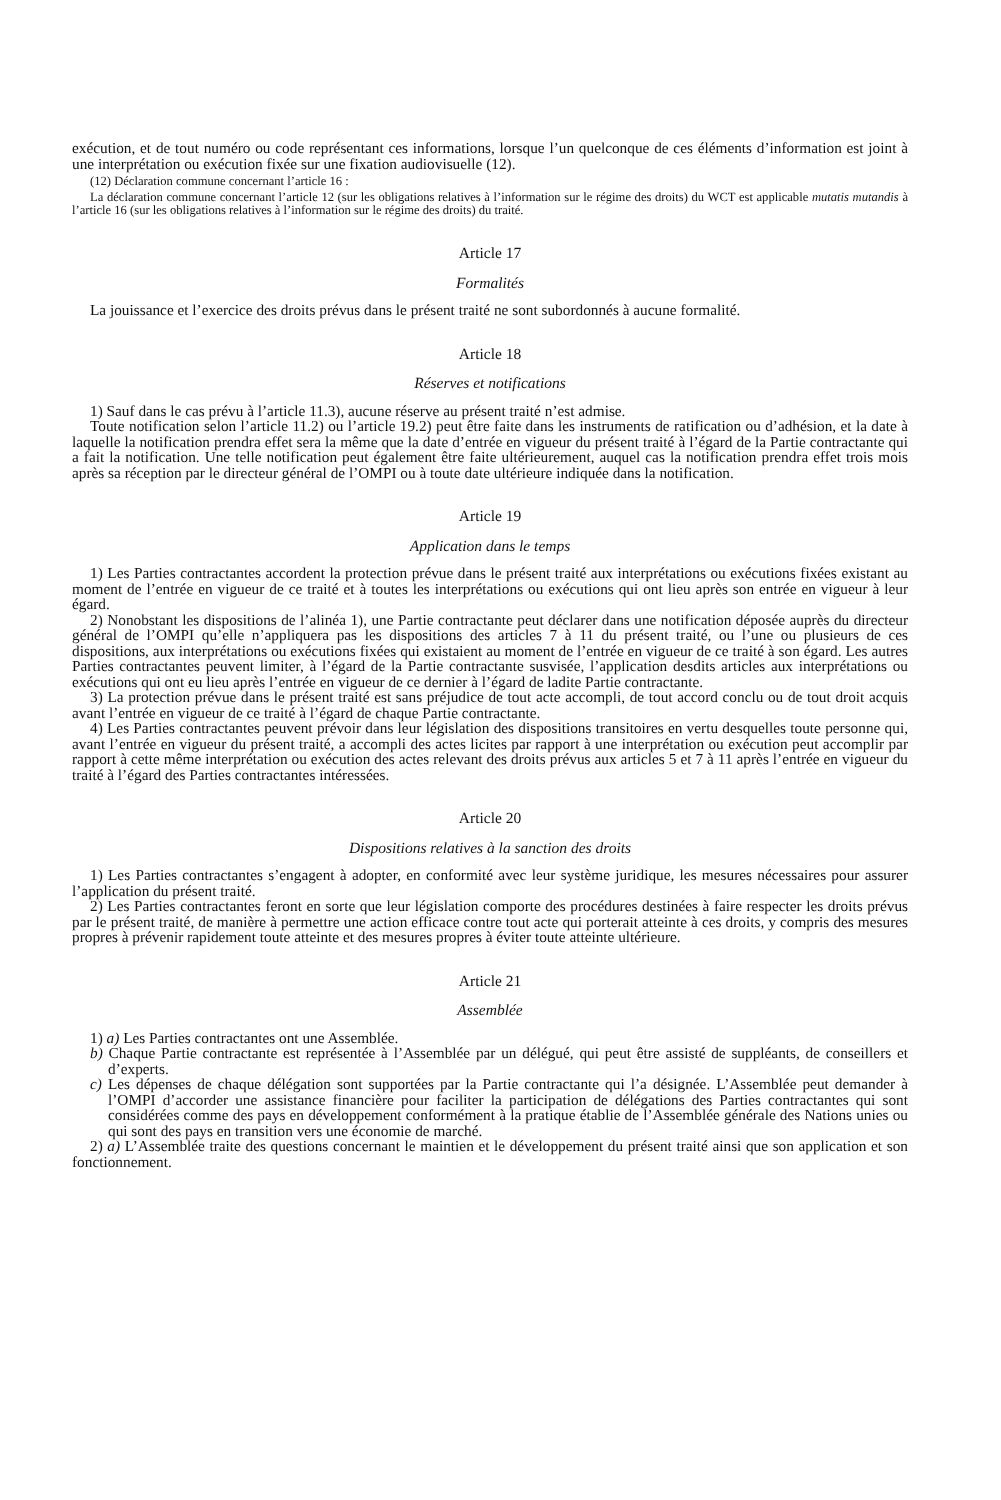exécution, et de tout numéro ou code représentant ces informations, lorsque l’un quelconque de ces éléments d’information est joint à une interprétation ou exécution fixée sur une fixation audiovisuelle (12).
(12) Déclaration commune concernant l’article 16 :
La déclaration commune concernant l’article 12 (sur les obligations relatives à l’information sur le régime des droits) du WCT est applicable mutatis mutandis à l’article 16 (sur les obligations relatives à l’information sur le régime des droits) du traité.
Article 17
Formalités
La jouissance et l’exercice des droits prévus dans le présent traité ne sont subordonnés à aucune formalité.
Article 18
Réserves et notifications
1) Sauf dans le cas prévu à l’article 11.3), aucune réserve au présent traité n’est admise.
Toute notification selon l’article 11.2) ou l’article 19.2) peut être faite dans les instruments de ratification ou d’adhésion, et la date à laquelle la notification prendra effet sera la même que la date d’entrée en vigueur du présent traité à l’égard de la Partie contractante qui a fait la notification. Une telle notification peut également être faite ultérieurement, auquel cas la notification prendra effet trois mois après sa réception par le directeur général de l’OMPI ou à toute date ultérieure indiquée dans la notification.
Article 19
Application dans le temps
1) Les Parties contractantes accordent la protection prévue dans le présent traité aux interprétations ou exécutions fixées existant au moment de l’entrée en vigueur de ce traité et à toutes les interprétations ou exécutions qui ont lieu après son entrée en vigueur à leur égard.
2) Nonobstant les dispositions de l’alinéa 1), une Partie contractante peut déclarer dans une notification déposée auprès du directeur général de l’OMPI qu’elle n’appliquera pas les dispositions des articles 7 à 11 du présent traité, ou l’une ou plusieurs de ces dispositions, aux interprétations ou exécutions fixées qui existaient au moment de l’entrée en vigueur de ce traité à son égard. Les autres Parties contractantes peuvent limiter, à l’égard de la Partie contractante susvisée, l’application desdits articles aux interprétations ou exécutions qui ont eu lieu après l’entrée en vigueur de ce dernier à l’égard de ladite Partie contractante.
3) La protection prévue dans le présent traité est sans préjudice de tout acte accompli, de tout accord conclu ou de tout droit acquis avant l’entrée en vigueur de ce traité à l’égard de chaque Partie contractante.
4) Les Parties contractantes peuvent prévoir dans leur législation des dispositions transitoires en vertu desquelles toute personne qui, avant l’entrée en vigueur du présent traité, a accompli des actes licites par rapport à une interprétation ou exécution peut accomplir par rapport à cette même interprétation ou exécution des actes relevant des droits prévus aux articles 5 et 7 à 11 après l’entrée en vigueur du traité à l’égard des Parties contractantes intéressées.
Article 20
Dispositions relatives à la sanction des droits
1) Les Parties contractantes s’engagent à adopter, en conformité avec leur système juridique, les mesures nécessaires pour assurer l’application du présent traité.
2) Les Parties contractantes feront en sorte que leur législation comporte des procédures destinées à faire respecter les droits prévus par le présent traité, de manière à permettre une action efficace contre tout acte qui porterait atteinte à ces droits, y compris des mesures propres à prévenir rapidement toute atteinte et des mesures propres à éviter toute atteinte ultérieure.
Article 21
Assemblée
1) a) Les Parties contractantes ont une Assemblée.
b) Chaque Partie contractante est représentée à l’Assemblée par un délégué, qui peut être assisté de suppléants, de conseillers et d’experts.
c) Les dépenses de chaque délégation sont supportées par la Partie contractante qui l’a désignée. L’Assemblée peut demander à l’OMPI d’accorder une assistance financière pour faciliter la participation de délégations des Parties contractantes qui sont considérées comme des pays en développement conformément à la pratique établie de l’Assemblée générale des Nations unies ou qui sont des pays en transition vers une économie de marché.
2) a) L’Assemblée traite des questions concernant le maintien et le développement du présent traité ainsi que son application et son fonctionnement.